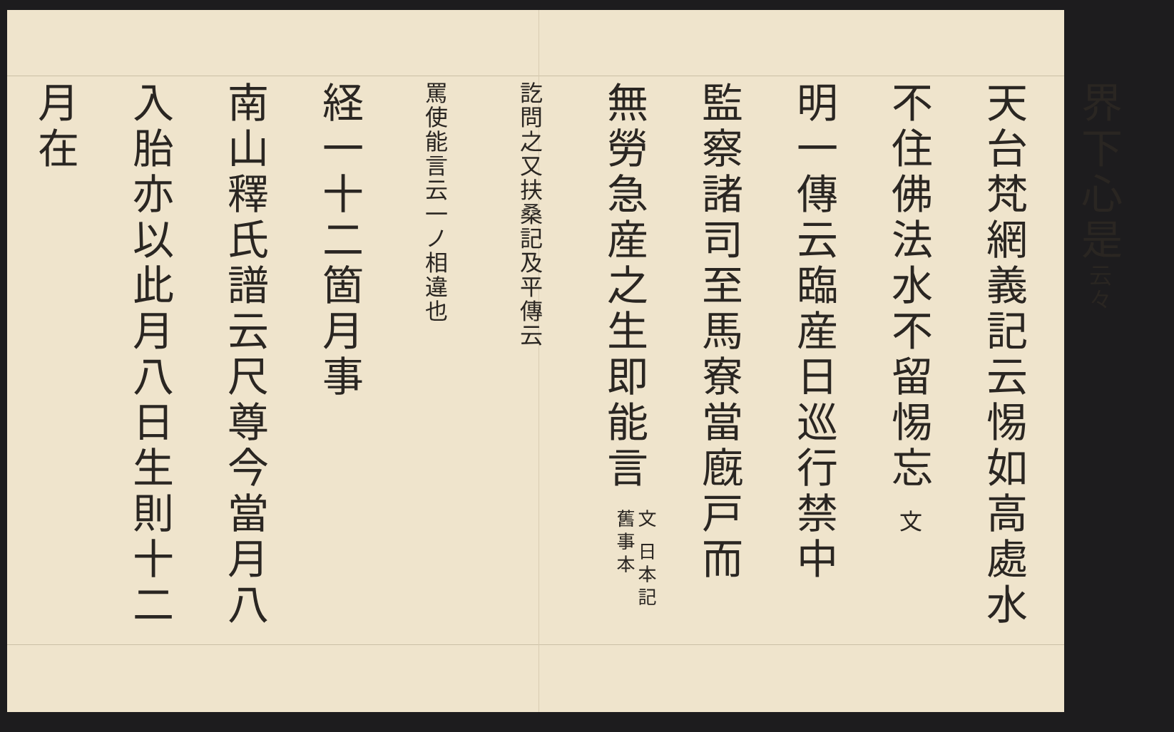界下心是云々
天台梵網義記云惕如高處水
不住佛法水不留惕忘 文
明一傳云臨産日巡行禁中
監察諸司至馬寮當廐戸而
無勞急産之生即能言 文 日本記
舊事本
訖問之又扶桑記及平傳云
罵使能言云一ノ相違也
経一十二箇月事
南山釋氏譜云尺尊今當月八
入胎亦以此月八日生則十二月在